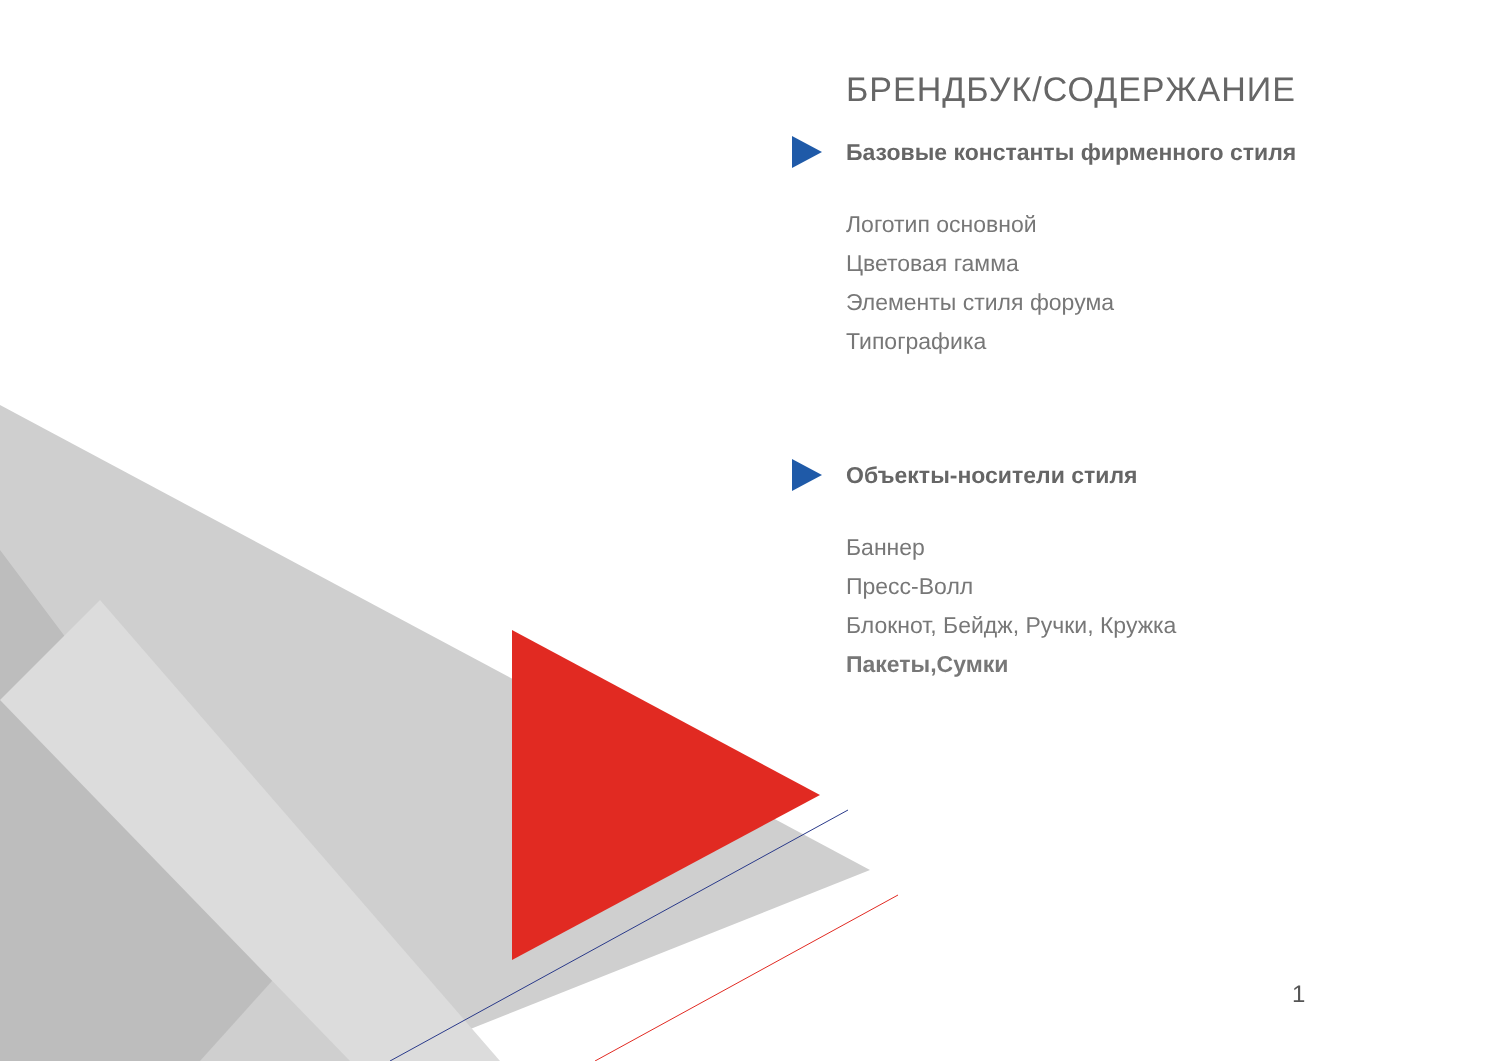БРЕНДБУК/СОДЕРЖАНИЕ
Базовые константы фирменного стиля
Логотип основной
Цветовая гамма
Элементы стиля форума
Типографика
Объекты-носители стиля
Баннер
Пресс-Волл
Блокнот, Бейдж, Ручки, Кружка
Пакеты,Сумки
1